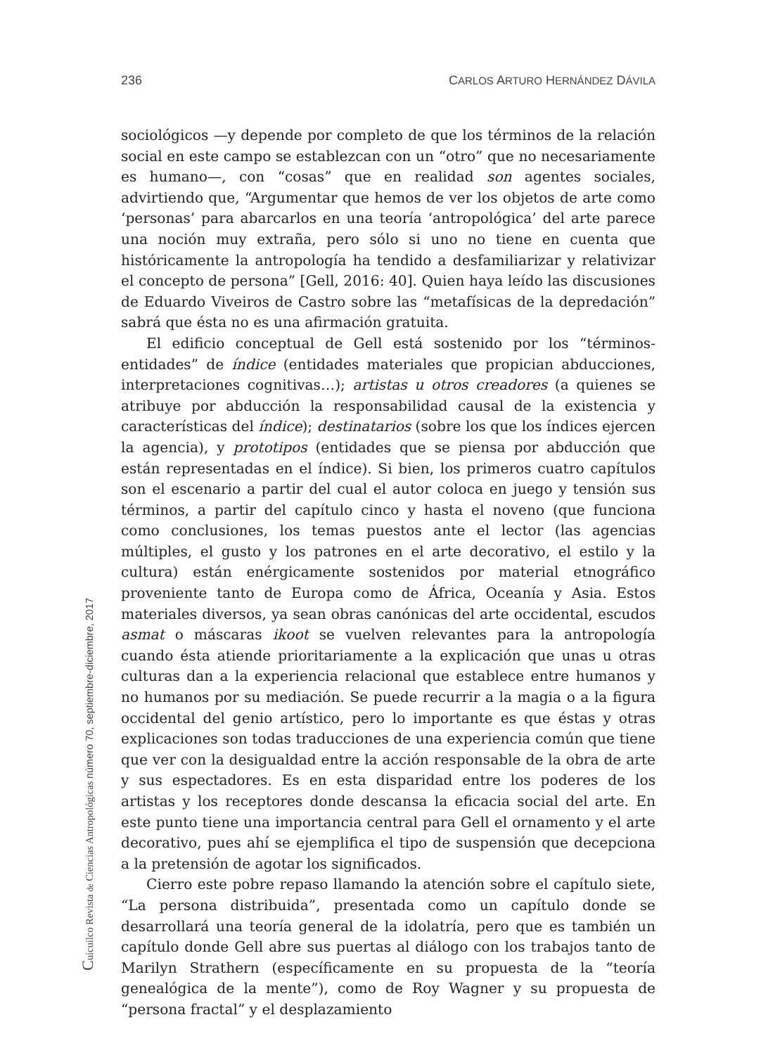236 CARLOS ARTURO HERNÁNDEZ DÁVILA
sociológicos —y depende por completo de que los términos de la relación social en este campo se establezcan con un “otro” que no necesariamente es humano—, con “cosas” que en realidad son agentes sociales, advirtiendo que, “Argumentar que hemos de ver los objetos de arte como ‘personas’ para abarcarlos en una teoría ‘antropológica’ del arte parece una noción muy extraña, pero sólo si uno no tiene en cuenta que históricamente la antropología ha tendido a desfamiliarizar y relativizar el concepto de persona” [Gell, 2016: 40]. Quien haya leído las discusiones de Eduardo Viveiros de Castro sobre las “metafísicas de la depredación” sabrá que ésta no es una afirmación gratuita.
El edificio conceptual de Gell está sostenido por los “términos-entidades” de índice (entidades materiales que propician abducciones, interpretaciones cognitivas…); artistas u otros creadores (a quienes se atribuye por abducción la responsabilidad causal de la existencia y características del índice); destinatarios (sobre los que los índices ejercen la agencia), y prototipos (entidades que se piensa por abducción que están representadas en el índice). Si bien, los primeros cuatro capítulos son el escenario a partir del cual el autor coloca en juego y tensión sus términos, a partir del capítulo cinco y hasta el noveno (que funciona como conclusiones, los temas puestos ante el lector (las agencias múltiples, el gusto y los patrones en el arte decorativo, el estilo y la cultura) están enérgicamente sostenidos por material etnográfico proveniente tanto de Europa como de África, Oceanía y Asia. Estos materiales diversos, ya sean obras canónicas del arte occidental, escudos asmat o máscaras ikoot se vuelven relevantes para la antropología cuando ésta atiende prioritariamente a la explicación que unas u otras culturas dan a la experiencia relacional que establece entre humanos y no humanos por su mediación. Se puede recurrir a la magia o a la figura occidental del genio artístico, pero lo importante es que éstas y otras explicaciones son todas traducciones de una experiencia común que tiene que ver con la desigualdad entre la acción responsable de la obra de arte y sus espectadores. Es en esta disparidad entre los poderes de los artistas y los receptores donde descansa la eficacia social del arte. En este punto tiene una importancia central para Gell el ornamento y el arte decorativo, pues ahí se ejemplifica el tipo de suspensión que decepciona a la pretensión de agotar los significados.
Cierro este pobre repaso llamando la atención sobre el capítulo siete, “La persona distribuida”, presentada como un capítulo donde se desarrollará una teoría general de la idolatría, pero que es también un capítulo donde Gell abre sus puertas al diálogo con los trabajos tanto de Marilyn Strathern (específicamente en su propuesta de la “teoría genealógica de la mente”), como de Roy Wagner y su propuesta de “persona fractal” y el desplazamiento
Cuicuilco Revista de Ciencias Antropológicas número 70, septiembre-diciembre, 2017